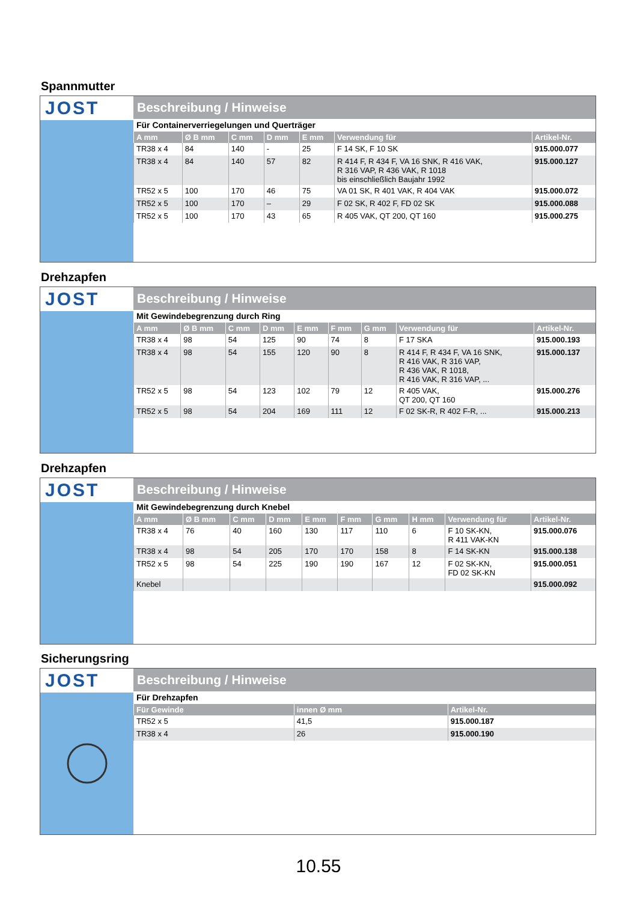Spannmutter
JOST
Beschreibung / Hinweise
Für Containerverriegelungen und Querträger
| A mm | Ø B mm | C mm | D mm | E mm | Verwendung für | Artikel-Nr. |
| --- | --- | --- | --- | --- | --- | --- |
| TR38 x 4 | 84 | 140 | - | 25 | F 14 SK, F 10 SK | 915.000.077 |
| TR38 x 4 | 84 | 140 | 57 | 82 | R 414 F, R 434 F, VA 16 SNK, R 416 VAK, R 316 VAP, R 436 VAK, R 1018 bis einschließlich Baujahr 1992 | 915.000.127 |
| TR52 x 5 | 100 | 170 | 46 | 75 | VA 01 SK, R 401 VAK, R 404 VAK | 915.000.072 |
| TR52 x 5 | 100 | 170 | – | 29 | F 02 SK, R 402 F, FD 02 SK | 915.000.088 |
| TR52 x 5 | 100 | 170 | 43 | 65 | R 405 VAK, QT 200, QT 160 | 915.000.275 |
Drehzapfen
JOST
Beschreibung / Hinweise
Mit Gewindebegrenzung durch Ring
| A mm | Ø B mm | C mm | D mm | E mm | F mm | G mm | Verwendung für | Artikel-Nr. |
| --- | --- | --- | --- | --- | --- | --- | --- | --- |
| TR38 x 4 | 98 | 54 | 125 | 90 | 74 | 8 | F 17 SKA | 915.000.193 |
| TR38 x 4 | 98 | 54 | 155 | 120 | 90 | 8 | R 414 F, R 434 F, VA 16 SNK, R 416 VAK, R 316 VAP, R 436 VAK, R 1018, R 416 VAK, R 316 VAP, ... | 915.000.137 |
| TR52 x 5 | 98 | 54 | 123 | 102 | 79 | 12 | R 405 VAK, QT 200, QT 160 | 915.000.276 |
| TR52 x 5 | 98 | 54 | 204 | 169 | 111 | 12 | F 02 SK-R, R 402 F-R, ... | 915.000.213 |
Drehzapfen
JOST
Beschreibung / Hinweise
Mit Gewindebegrenzung durch Knebel
| A mm | Ø B mm | C mm | D mm | E mm | F mm | G mm | H mm | Verwendung für | Artikel-Nr. |
| --- | --- | --- | --- | --- | --- | --- | --- | --- | --- |
| TR38 x 4 | 76 | 40 | 160 | 130 | 117 | 110 | 6 | F 10 SK-KN, R 411 VAK-KN | 915.000.076 |
| TR38 x 4 | 98 | 54 | 205 | 170 | 170 | 158 | 8 | F 14 SK-KN | 915.000.138 |
| TR52 x 5 | 98 | 54 | 225 | 190 | 190 | 167 | 12 | F 02 SK-KN, FD 02 SK-KN | 915.000.051 |
| Knebel | | | | | | | | | 915.000.092 |
Sicherungsring
JOST
Beschreibung / Hinweise
Für Drehzapfen
| Für Gewinde | innen Ø mm | Artikel-Nr. |
| --- | --- | --- |
| TR52 x 5 | 41,5 | 915.000.187 |
| TR38 x 4 | 26 | 915.000.190 |
10.55